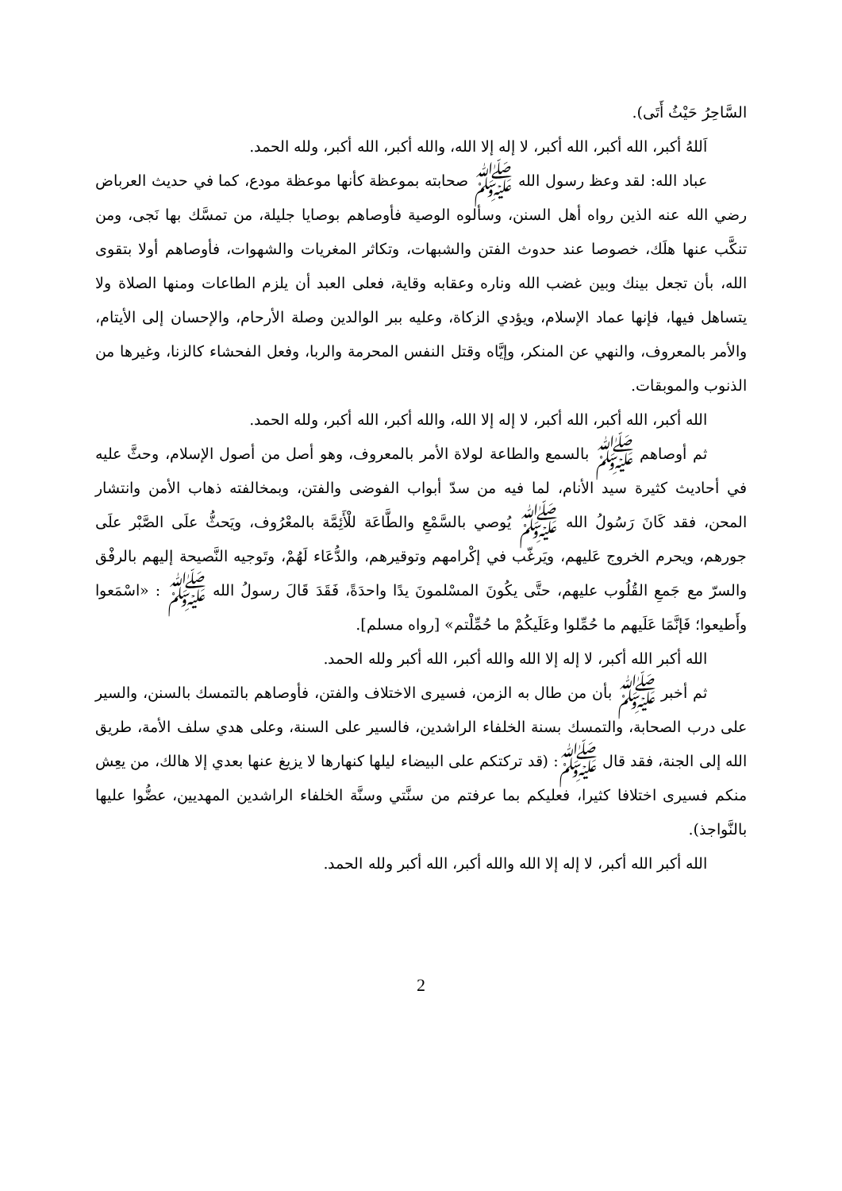السَّاحِرُ حَيْثُ أَتَى).
اَللهُ أكبر، الله أكبر، الله أكبر، لا إله إلا الله، والله أكبر، الله أكبر، ولله الحمد.
عباد الله: لقد وعظ رسول الله ﷺ صحابته بموعظة كأنها موعظة مودع، كما في حديث العرباض رضي الله عنه الذين رواه أهل السنن، وسألوه الوصية فأوصاهم بوصايا جليلة، من تمسَّك بها نَجى، ومن تنكَّب عنها هلَك، خصوصا عند حدوث الفتن والشبهات، وتكاثر المغريات والشهوات، فأوصاهم أولا بتقوى الله، بأن تجعل بينك وبين غضب الله وناره وعقابه وقاية، فعلى العبد أن يلزم الطاعات ومنها الصلاة ولا يتساهل فيها، فإنها عماد الإسلام، ويؤدي الزكاة، وعليه ببر الوالدين وصلة الأرحام، والإحسان إلى الأيتام، والأمر بالمعروف، والنهي عن المنكر، وإيَّاه وقتل النفس المحرمة والربا، وفعل الفحشاء كالزنا، وغيرها من الذنوب والموبقات.
الله أكبر، الله أكبر، الله أكبر، لا إله إلا الله، والله أكبر، الله أكبر، ولله الحمد.
ثم أوصاهم ﷺ بالسمع والطاعة لولاة الأمر بالمعروف، وهو أصل من أصول الإسلام، وحثَّ عليه في أحاديث كثيرة سيد الأنام، لما فيه من سدّ أبواب الفوضى والفتن، وبمخالفته ذهاب الأمن وانتشار المحن، فقد كَانَ رَسُولُ الله ﷺ يُوصي بالسَّمْعِ والطَّاعَة للْأَئِمَّة بالمعْرُوف، ويَحثُّ علَى الصَّبْر علَى جورهم، ويحرم الخروج عَليهم، ويَرغّب في إكْرامهم وتوقيرهم، والدُّعَاء لَهُمْ، وتَوجيه النَّصيحة إليهم بالرفْق والسرّ مع جَمعِ القُلُوب عليهم، حتَّى يكُونَ المسْلمونَ يدًا واحدَةً، فَقَدَ قَالَ رسولُ الله ﷺ : «اسْمَعوا وأَطيعوا؛ فَإنَّمَا عَلَيهم ما حُمِّلوا وعَلَيكُمْ ما حُمِّلْتم» [رواه مسلم].
الله أكبر الله أكبر، لا إله إلا الله والله أكبر، الله أكبر ولله الحمد.
ثم أخبر ﷺ بأن من طال به الزمن، فسيرى الاختلاف والفتن، فأوصاهم بالتمسك بالسنن، والسير على درب الصحابة، والتمسك بسنة الخلفاء الراشدين، فالسير على السنة، وعلى هدي سلف الأمة، طريق الله إلى الجنة، فقد قال ﷺ: (قد تركتكم على البيضاء ليلها كنهارها لا يزيغ عنها بعدي إلا هالك، من يعِش منكم فسيرى اختلافا كثيرا، فعليكم بما عرفتم من سنَّتي وسنَّة الخلفاء الراشدين المهديين، عضُّوا عليها بالنَّواجذ).
الله أكبر الله أكبر، لا إله إلا الله والله أكبر، الله أكبر ولله الحمد.
2